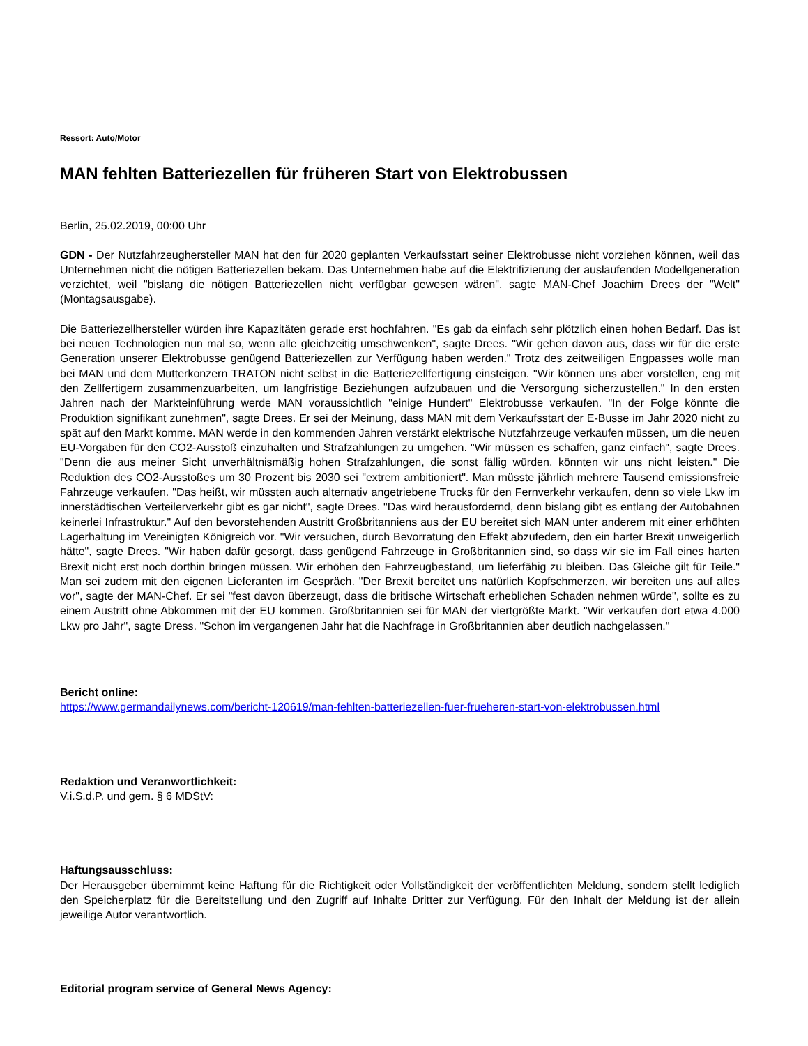Ressort: Auto/Motor
MAN fehlten Batteriezellen für früheren Start von Elektrobussen
Berlin, 25.02.2019, 00:00 Uhr
GDN - Der Nutzfahrzeughersteller MAN hat den für 2020 geplanten Verkaufsstart seiner Elektrobusse nicht vorziehen können, weil das Unternehmen nicht die nötigen Batteriezellen bekam. Das Unternehmen habe auf die Elektrifizierung der auslaufenden Modellgeneration verzichtet, weil "bislang die nötigen Batteriezellen nicht verfügbar gewesen wären", sagte MAN-Chef Joachim Drees der "Welt" (Montagsausgabe).
Die Batteriezellhersteller würden ihre Kapazitäten gerade erst hochfahren. "Es gab da einfach sehr plötzlich einen hohen Bedarf. Das ist bei neuen Technologien nun mal so, wenn alle gleichzeitig umschwenken", sagte Drees. "Wir gehen davon aus, dass wir für die erste Generation unserer Elektrobusse genügend Batteriezellen zur Verfügung haben werden." Trotz des zeitweiligen Engpasses wolle man bei MAN und dem Mutterkonzern TRATON nicht selbst in die Batteriezellfertigung einsteigen. "Wir können uns aber vorstellen, eng mit den Zellfertigern zusammenzuarbeiten, um langfristige Beziehungen aufzubauen und die Versorgung sicherzustellen." In den ersten Jahren nach der Markteinführung werde MAN voraussichtlich "einige Hundert" Elektrobusse verkaufen. "In der Folge könnte die Produktion signifikant zunehmen", sagte Drees. Er sei der Meinung, dass MAN mit dem Verkaufsstart der E-Busse im Jahr 2020 nicht zu spät auf den Markt komme. MAN werde in den kommenden Jahren verstärkt elektrische Nutzfahrzeuge verkaufen müssen, um die neuen EU-Vorgaben für den CO2-Ausstoß einzuhalten und Strafzahlungen zu umgehen. "Wir müssen es schaffen, ganz einfach", sagte Drees. "Denn die aus meiner Sicht unverhältnismäßig hohen Strafzahlungen, die sonst fällig würden, könnten wir uns nicht leisten." Die Reduktion des CO2-Ausstoßes um 30 Prozent bis 2030 sei "extrem ambitioniert". Man müsste jährlich mehrere Tausend emissionsfreie Fahrzeuge verkaufen. "Das heißt, wir müssten auch alternativ angetriebene Trucks für den Fernverkehr verkaufen, denn so viele Lkw im innerstädtischen Verteilerverkehr gibt es gar nicht", sagte Drees. "Das wird herausfordernd, denn bislang gibt es entlang der Autobahnen keinerlei Infrastruktur." Auf den bevorstehenden Austritt Großbritanniens aus der EU bereitet sich MAN unter anderem mit einer erhöhten Lagerhaltung im Vereinigten Königreich vor. "Wir versuchen, durch Bevorratung den Effekt abzufedern, den ein harter Brexit unweigerlich hätte", sagte Drees. "Wir haben dafür gesorgt, dass genügend Fahrzeuge in Großbritannien sind, so dass wir sie im Fall eines harten Brexit nicht erst noch dorthin bringen müssen. Wir erhöhen den Fahrzeugbestand, um lieferfähig zu bleiben. Das Gleiche gilt für Teile." Man sei zudem mit den eigenen Lieferanten im Gespräch. "Der Brexit bereitet uns natürlich Kopfschmerzen, wir bereiten uns auf alles vor", sagte der MAN-Chef. Er sei "fest davon überzeugt, dass die britische Wirtschaft erheblichen Schaden nehmen würde", sollte es zu einem Austritt ohne Abkommen mit der EU kommen. Großbritannien sei für MAN der viertgrößte Markt. "Wir verkaufen dort etwa 4.000 Lkw pro Jahr", sagte Dress. "Schon im vergangenen Jahr hat die Nachfrage in Großbritannien aber deutlich nachgelassen."
Bericht online:
https://www.germandailynews.com/bericht-120619/man-fehlten-batteriezellen-fuer-frueheren-start-von-elektrobussen.html
Redaktion und Veranwortlichkeit:
V.i.S.d.P. und gem. § 6 MDStV:
Haftungsausschluss:
Der Herausgeber übernimmt keine Haftung für die Richtigkeit oder Vollständigkeit der veröffentlichten Meldung, sondern stellt lediglich den Speicherplatz für die Bereitstellung und den Zugriff auf Inhalte Dritter zur Verfügung. Für den Inhalt der Meldung ist der allein jeweilige Autor verantwortlich.
Editorial program service of General News Agency: